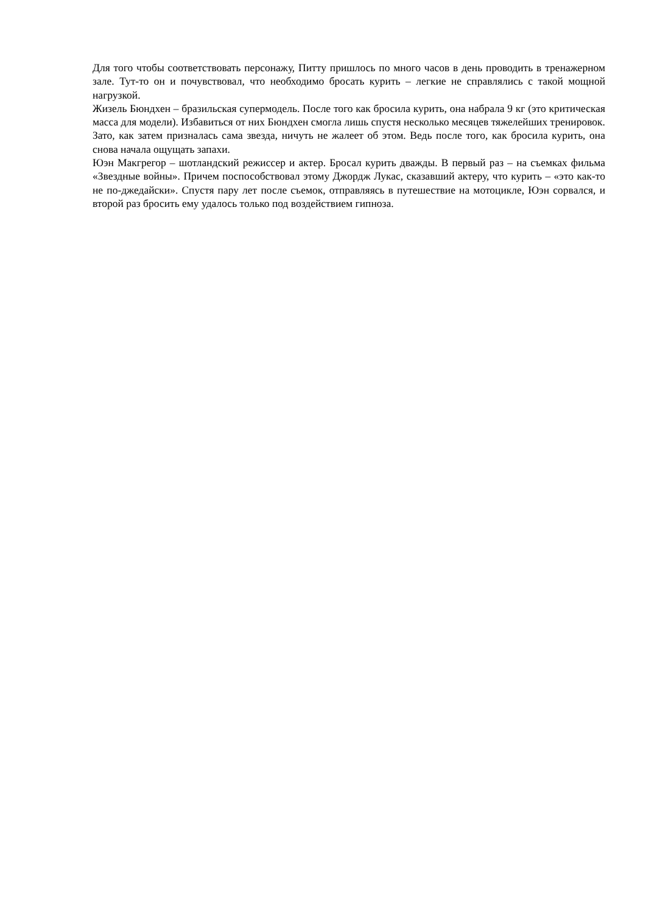Для того чтобы соответствовать персонажу, Питту пришлось по много часов в день проводить в тренажерном зале. Тут-то он и почувствовал, что необходимо бросать курить – легкие не справлялись с такой мощной нагрузкой.
Жизель Бюндхен – бразильская супермодель. После того как бросила курить, она набрала 9 кг (это критическая масса для модели). Избавиться от них Бюндхен смогла лишь спустя несколько месяцев тяжелейших тренировок. Зато, как затем призналась сама звезда, ничуть не жалеет об этом. Ведь после того, как бросила курить, она снова начала ощущать запахи.
Юэн Макгрегор – шотландский режиссер и актер. Бросал курить дважды. В первый раз – на съемках фильма «Звездные войны». Причем поспособствовал этому Джордж Лукас, сказавший актеру, что курить – «это как-то не по-джедайски». Спустя пару лет после съемок, отправляясь в путешествие на мотоцикле, Юэн сорвался, и второй раз бросить ему удалось только под воздействием гипноза.